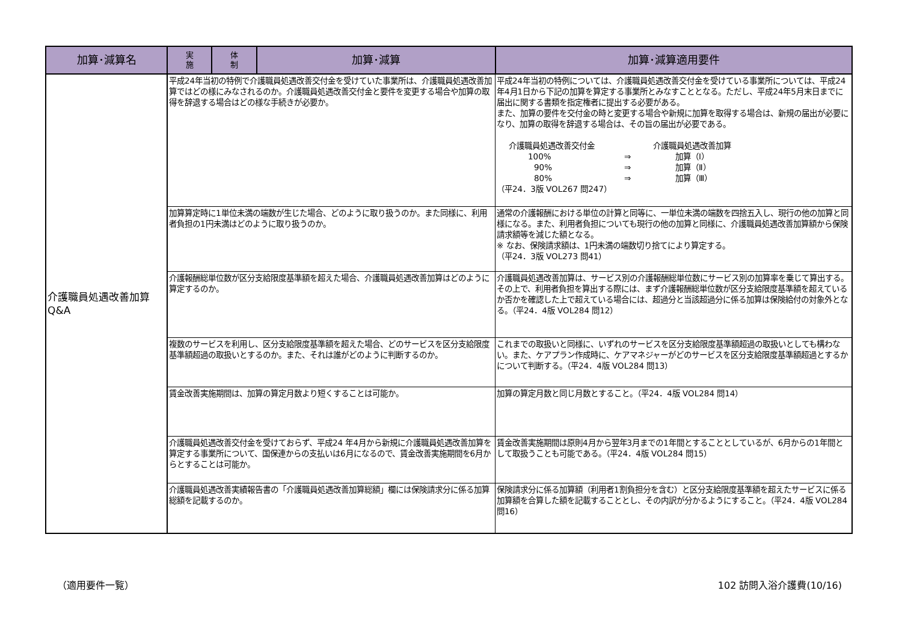| 加算･減算名 | 実 施 | 体 制 | 加算･減算 | 加算･減算適用要件 |
| --- | --- | --- | --- | --- |
| 介護職員処遇改善加算 Q&A | 平成24年当初の特例で介護職員処遇改善交付金を受けていた事業所は、介護職員処遇改善加算ではどの様にみなされるのか。介護職員処遇改善交付金と要件を変更する場合や加算の取得を辞退する場合はどの様な手続きが必要か。 | | | 平成24年当初の特例については、介護職員処遇改善交付金を受けている事業所については、平成24年4月1日から下記の加算を算定する事業所とみなすこととなる。ただし、平成24年5月末日までに届出に関する書類を指定権者に提出する必要がある。 また、加算の要件を交付金の時と変更する場合や新規に加算を取得する場合は、新規の届出が必要になり、加算の取得を辞退する場合は、その旨の届出が必要である。 介護職員処遇改善交付金 介護職員処遇改善加算 100% ⇒ 加算（Ⅰ） 90% ⇒ 加算（Ⅱ） 80% ⇒ 加算（Ⅲ） （平24．3版 VOL267 問247） |
| | 加算算定時に1単位未満の端数が生じた場合、どのように取り扱うのか。また同様に、利用者負担の1円未満はどのように取り扱うのか。 | | | 通常の介護報酬における単位の計算と同等に、一単位未満の端数を四捨五入し、現行の他の加算と同様になる。また、利用者負担についても現行の他の加算と同様に、介護職員処遇改善加算額から保険請求額等を減じた額となる。 ※ なお、保険請求額は、1円未満の端数切り捨てにより算定する。 （平24．3版 VOL273 問41） |
| | 介護報酬総単位数が区分支給限度基準額を超えた場合、介護職員処遇改善加算はどのように算定するのか。 | | | 介護職員処遇改善加算は、サービス別の介護報酬総単位数にサービス別の加算率を乗じて算出する。 その上で、利用者負担を算出する際には、まず介護報酬総単位数が区分支給限度基準額を超えているか否かを確認した上で超えている場合には、超過分と当該超過分に係る加算は保険給付の対象外となる。（平24．4版 VOL284 問12） |
| | 複数のサービスを利用し、区分支給限度基準額を超えた場合、どのサービスを区分支給限度基準額超過の取扱いとするのか。また、それは誰がどのように判断するのか。 | | | これまでの取扱いと同様に、いずれのサービスを区分支給限度基準額超過の取扱いとしても構わない。また、ケアプラン作成時に、ケアマネジャーがどのサービスを区分支給限度基準額超過とするかについて判断する。（平24．4版 VOL284 問13） |
| | 賃金改善実施期間は、加算の算定月数より短くすることは可能か。 | | | 加算の算定月数と同じ月数とすること。（平24．4版 VOL284 問14） |
| | 介護職員処遇改善交付金を受けておらず、平成24 年4月から新規に介護職員処遇改善加算を算定する事業所について、国保連からの支払いは6月になるので、賃金改善実施期間を6月からとすることは可能か。 | | | 賃金改善実施期間は原則4月から翌年3月までの1年間とすることとしているが、6月からの1年間として取扱うことも可能である。（平24．4版 VOL284 問15） |
| | 介護職員処遇改善実績報告書の「介護職員処遇改善加算総額」欄には保険請求分に係る加算総額を記載するのか。 | | | 保険請求分に係る加算額（利用者1割負担分を含む）と区分支給限度基準額を超えたサービスに係る加算額を合算した額を記載することとし、その内訳が分かるようにすること。（平24．4版 VOL284 問16） |
（適用要件一覧） 102 訪問入浴介護費(10/16)